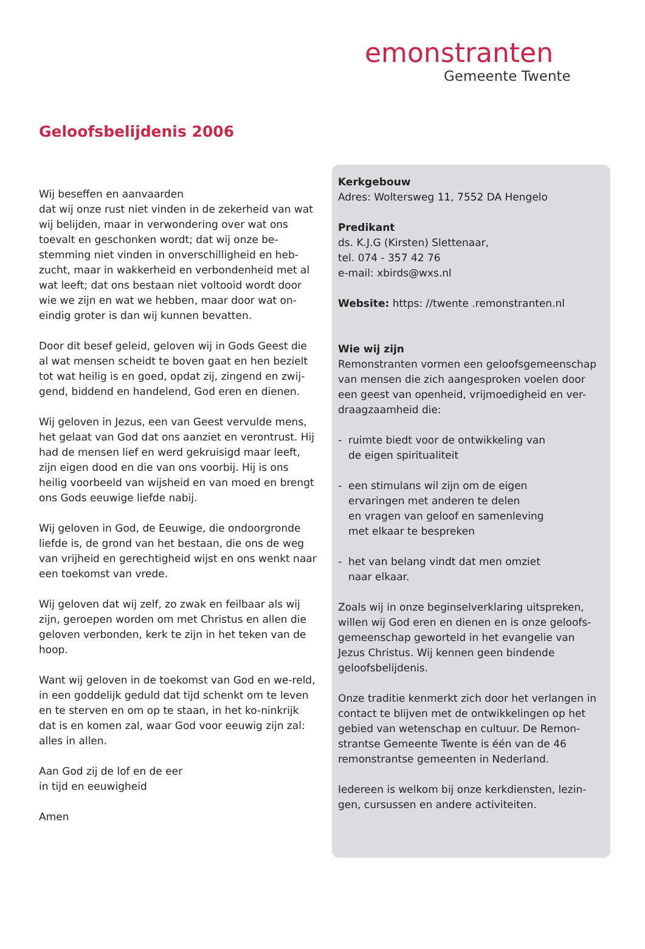emonstranten
Gemeente Twente
Geloofsbelijdenis 2006
Wij beseffen en aanvaarden
dat wij onze rust niet vinden in de zekerheid van wat wij belijden, maar in verwondering over wat ons toevalt en geschonken wordt; dat wij onze be-stemming niet vinden in onverschilligheid en heb-zucht, maar in wakkerheid en verbondenheid met al wat leeft; dat ons bestaan niet voltooid wordt door wie we zijn en wat we hebben, maar door wat on-eindig groter is dan wij kunnen bevatten.
Door dit besef geleid, geloven wij in Gods Geest die al wat mensen scheidt te boven gaat en hen bezielt tot wat heilig is en goed, opdat zij, zingend en zwij-gend, biddend en handelend, God eren en dienen.
Wij geloven in Jezus, een van Geest vervulde mens, het gelaat van God dat ons aanziet en verontrust. Hij had de mensen lief en werd gekruisigd maar leeft, zijn eigen dood en die van ons voorbij. Hij is ons heilig voorbeeld van wijsheid en van moed en brengt ons Gods eeuwige liefde nabij.
Wij geloven in God, de Eeuwige, die ondoorgronde liefde is, de grond van het bestaan, die ons de weg van vrijheid en gerechtigheid wijst en ons wenkt naar een toekomst van vrede.
Wij geloven dat wij zelf, zo zwak en feilbaar als wij zijn, geroepen worden om met Christus en allen die geloven verbonden, kerk te zijn in het teken van de hoop.
Want wij geloven in de toekomst van God en we-reld, in een goddelijk geduld dat tijd schenkt om te leven en te sterven en om op te staan, in het ko-ninkrijk dat is en komen zal, waar God voor eeuwig zijn zal: alles in allen.
Aan God zij de lof en de eer
in tijd en eeuwigheid
Amen
Kerkgebouw
Adres: Woltersweg 11, 7552 DA Hengelo
Predikant
ds. K.J.G (Kirsten) Slettenaar,
tel. 074 - 357 42 76
e-mail: xbirds@wxs.nl
Website: https: //twente .remonstranten.nl
Wie wij zijn
Remonstranten vormen een geloofsgemeenschap van mensen die zich aangesproken voelen door een geest van openheid, vrijmoedigheid en ver-draagzaamheid die:
- ruimte biedt voor de ontwikkeling van
de eigen spiritualiteit
- een stimulans wil zijn om de eigen
ervaringen met anderen te delen
en vragen van geloof en samenleving
met elkaar te bespreken
- het van belang vindt dat men omziet
naar elkaar.
Zoals wij in onze beginselverklaring uitspreken, willen wij God eren en dienen en is onze geloofs-gemeenschap geworteld in het evangelie van Jezus Christus. Wij kennen geen bindende geloofsbelijdenis.
Onze traditie kenmerkt zich door het verlangen in contact te blijven met de ontwikkelingen op het gebied van wetenschap en cultuur. De Remon-strantse Gemeente Twente is één van de 46 remonstrantse gemeenten in Nederland.
Iedereen is welkom bij onze kerkdiensten, lezin-gen, cursussen en andere activiteiten.